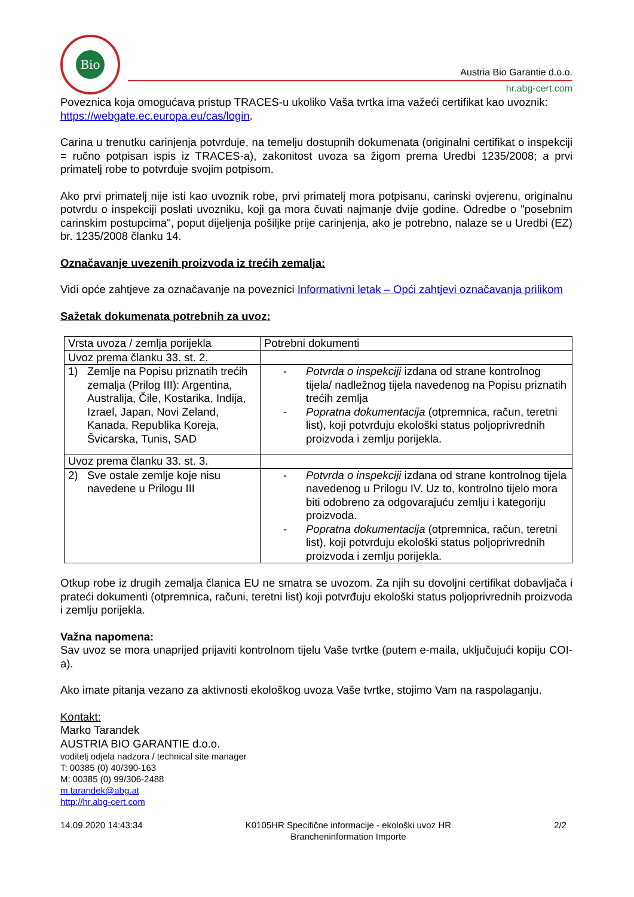Bio
Austria Bio Garantie d.o.o.
hr.abg-cert.com
Poveznica koja omogućava pristup TRACES-u ukoliko Vaša tvrtka ima važeći certifikat kao uvoznik: https://webgate.ec.europa.eu/cas/login.
Carina u trenutku carinjenja potvrđuje, na temelju dostupnih dokumenata (originalni certifikat o inspekciji = ručno potpisan ispis iz TRACES-a), zakonitost uvoza sa žigom prema Uredbi 1235/2008; a prvi primatelj robe to potvrđuje svojim potpisom.
Ako prvi primatelj nije isti kao uvoznik robe, prvi primatelj mora potpisanu, carinski ovjerenu, originalnu potvrdu o inspekciji poslati uvozniku, koji ga mora čuvati najmanje dvije godine. Odredbe o "posebnim carinskim postupcima", poput dijeljenja pošiljke prije carinjenja, ako je potrebno, nalaze se u Uredbi (EZ) br. 1235/2008 članku 14.
Označavanje uvezenih proizvoda iz trećih zemalja:
Vidi opće zahtjeve za označavanje na poveznici Informativni letak – Opći zahtjevi označavanja prilikom
Sažetak dokumenata potrebnih za uvoz:
| Vrsta uvoza / zemlja porijekla | Potrebni dokumenti |
| Uvoz prema članku 33. st. 2. | |
| 1) Zemlje na Popisu priznatih trećih zemalja (Prilog III): Argentina, Australija, Čile, Kostarika, Indija, Izrael, Japan, Novi Zeland, Kanada, Republika Koreja, Švicarska, Tunis, SAD | - Potvrda o inspekciji izdana od strane kontrolnog tijela/ nadležnog tijela navedenog na Popisu priznatih trećih zemlja - Popratna dokumentacija (otpremnica, račun, teretni list), koji potvrđuju ekološki status poljoprivrednih proizvoda i zemlju porijekla. |
| Uvoz prema članku 33. st. 3. | |
| 2) Sve ostale zemlje koje nisu navedene u Prilogu III | - Potvrda o inspekciji izdana od strane kontrolnog tijela navedenog u Prilogu IV. Uz to, kontrolno tijelo mora biti odobreno za odgovarajuću zemlju i kategoriju proizvoda. - Popratna dokumentacija (otpremnica, račun, teretni list), koji potvrđuju ekološki status poljoprivrednih proizvoda i zemlju porijekla. |
Otkup robe iz drugih zemalja članica EU ne smatra se uvozom. Za njih su dovoljni certifikat dobavljača i prateći dokumenti (otpremnica, računi, teretni list) koji potvrđuju ekološki status poljoprivrednih proizvoda i zemlju porijekla.
Važna napomena:
Sav uvoz se mora unaprijed prijaviti kontrolnom tijelu Vaše tvrtke (putem e-maila, uključujući kopiju COI-a).
Ako imate pitanja vezano za aktivnosti ekološkog uvoza Vaše tvrtke, stojimo Vam na raspolaganju.
Kontakt:
Marko Tarandek
AUSTRIA BIO GARANTIE d.o.o.
voditelj odjela nadzora / technical site manager
T: 00385 (0) 40/390-163
M: 00385 (0) 99/306-2488
m.tarandek@abg.at
http://hr.abg-cert.com
14.09.2020 14:43:34 K0105HR Specifične informacije - ekološki uvoz HR
Brancheninformation Importe 2/2